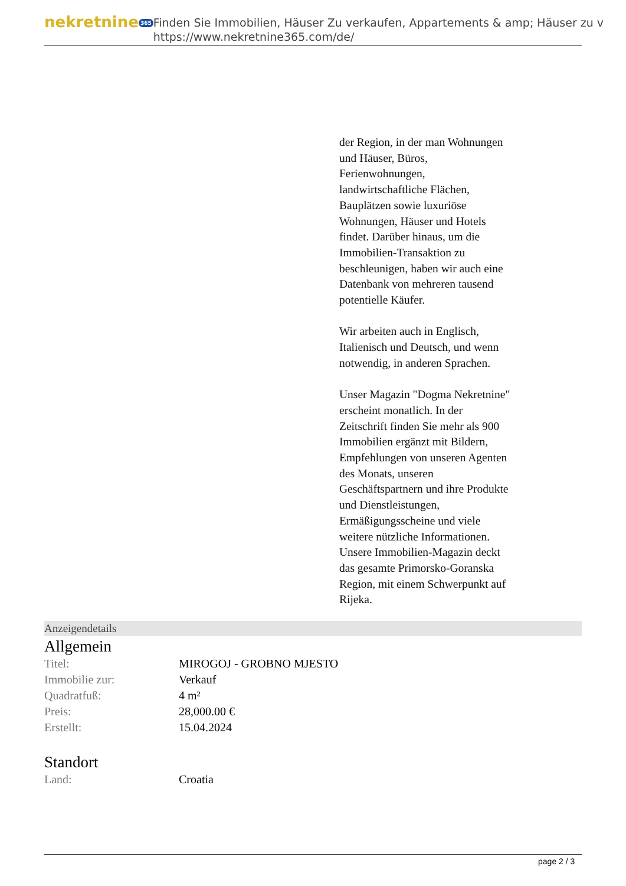nekretnine 365
Finden Sie Immobilien, Häuser Zu verkaufen, Appartements & amp; Häuser zu v
https://www.nekretnine365.com/de/
der Region, in der man Wohnungen und Häuser, Büros, Ferienwohnungen, landwirtschaftliche Flächen, Bauplätzen sowie luxuriöse Wohnungen, Häuser und Hotels findet. Darüber hinaus, um die Immobilien-Transaktion zu beschleunigen, haben wir auch eine Datenbank von mehreren tausend potentielle Käufer.
Wir arbeiten auch in Englisch, Italienisch und Deutsch, und wenn notwendig, in anderen Sprachen.
Unser Magazin "Dogma Nekretnine" erscheint monatlich. In der Zeitschrift finden Sie mehr als 900 Immobilien ergänzt mit Bildern, Empfehlungen von unseren Agenten des Monats, unseren Geschäftspartnern und ihre Produkte und Dienstleistungen, Ermäßigungsscheine und viele weitere nützliche Informationen. Unsere Immobilien-Magazin deckt das gesamte Primorsko-Goranska Region, mit einem Schwerpunkt auf Rijeka.
Anzeigendetails
Allgemein
| Titel: | MIROGOJ - GROBNO MJESTO |
| Immobilie zur: | Verkauf |
| Quadratfuß: | 4 m² |
| Preis: | 28,000.00 € |
| Erstellt: | 15.04.2024 |
Standort
| Land: | Croatia |
page 2 / 3